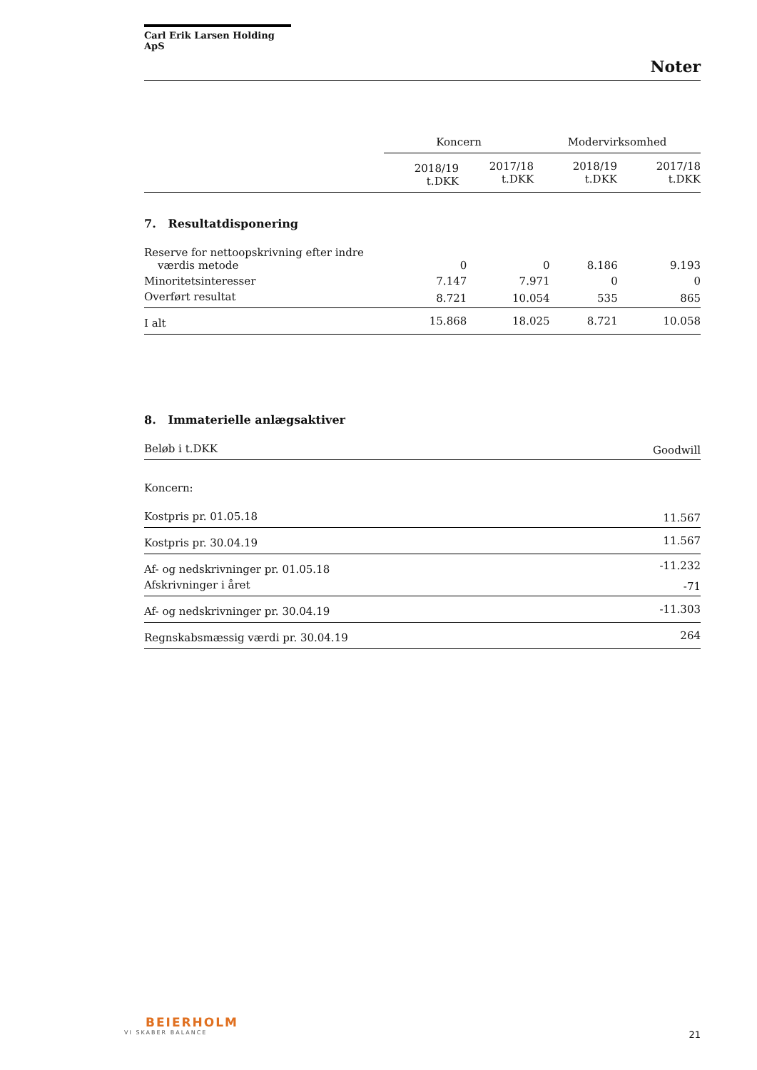Carl Erik Larsen Holding ApS
Noter
| | Koncern | | Modervirksomhed | |
| | 2018/19 t.DKK | 2017/18 t.DKK | 2018/19 t.DKK | 2017/18 t.DKK |
7. Resultatdisponering
| Reserve for nettoopskrivning efter indre værdis metode | 0 | 0 | 8.186 | 9.193 |
| Minoritetsinteresser | 7.147 | 7.971 | 0 | 0 |
| Overført resultat | 8.721 | 10.054 | 535 | 865 |
| I alt | 15.868 | 18.025 | 8.721 | 10.058 |
8. Immaterielle anlægsaktiver
| Beløb i t.DKK | Goodwill |
| Koncern: | |
| Kostpris pr. 01.05.18 | 11.567 |
| Kostpris pr. 30.04.19 | 11.567 |
| Af- og nedskrivninger pr. 01.05.18 | -11.232 |
| Afskrivninger i året | -71 |
| Af- og nedskrivninger pr. 30.04.19 | -11.303 |
| Regnskabsmæssig værdi pr. 30.04.19 | 264 |
BEIERHOLM
VI SKABER BALANCE 21